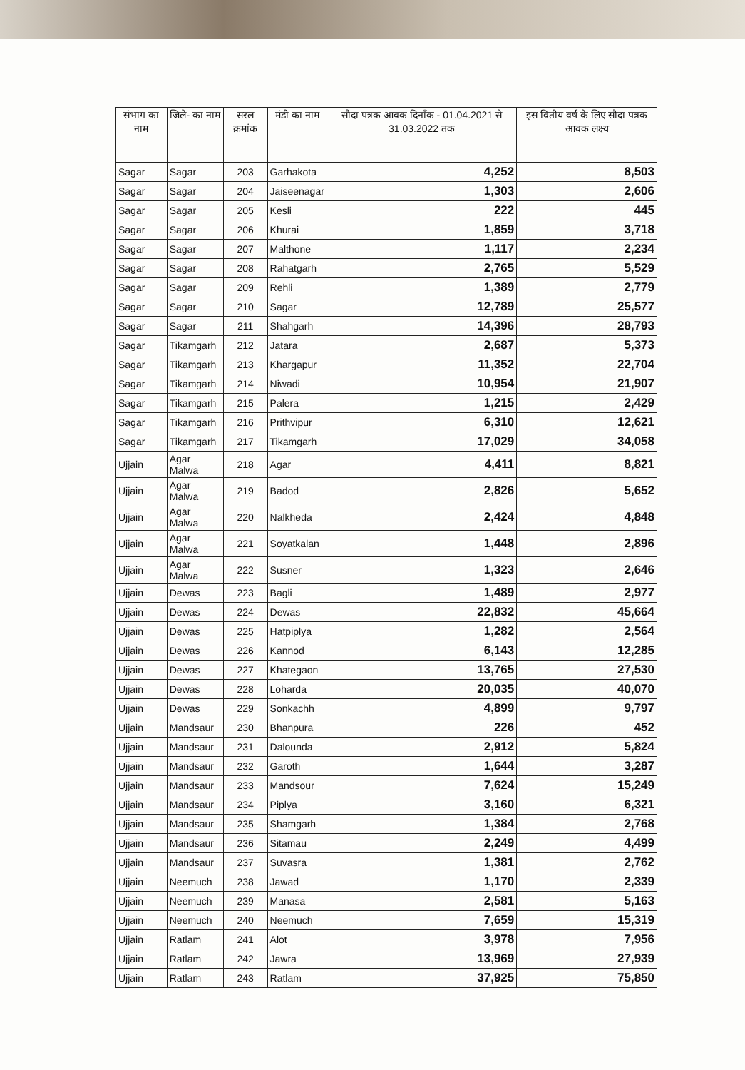| संभाग का नाम | जिले- का नाम | सरल क्रमांक | मंडी का नाम | सौदा पत्रक आवक दिनाँक - 01.04.2021 से 31.03.2022 तक | इस वितीय वर्ष के लिए सौदा पत्रक आवक लक्ष्य |
| --- | --- | --- | --- | --- | --- |
| Sagar | Sagar | 203 | Garhakota | 4,252 | 8,503 |
| Sagar | Sagar | 204 | Jaiseenagar | 1,303 | 2,606 |
| Sagar | Sagar | 205 | Kesli | 222 | 445 |
| Sagar | Sagar | 206 | Khurai | 1,859 | 3,718 |
| Sagar | Sagar | 207 | Malthone | 1,117 | 2,234 |
| Sagar | Sagar | 208 | Rahatgarh | 2,765 | 5,529 |
| Sagar | Sagar | 209 | Rehli | 1,389 | 2,779 |
| Sagar | Sagar | 210 | Sagar | 12,789 | 25,577 |
| Sagar | Sagar | 211 | Shahgarh | 14,396 | 28,793 |
| Sagar | Tikamgarh | 212 | Jatara | 2,687 | 5,373 |
| Sagar | Tikamgarh | 213 | Khargapur | 11,352 | 22,704 |
| Sagar | Tikamgarh | 214 | Niwadi | 10,954 | 21,907 |
| Sagar | Tikamgarh | 215 | Palera | 1,215 | 2,429 |
| Sagar | Tikamgarh | 216 | Prithvipur | 6,310 | 12,621 |
| Sagar | Tikamgarh | 217 | Tikamgarh | 17,029 | 34,058 |
| Ujjain | Agar Malwa | 218 | Agar | 4,411 | 8,821 |
| Ujjain | Agar Malwa | 219 | Badod | 2,826 | 5,652 |
| Ujjain | Agar Malwa | 220 | Nalkheda | 2,424 | 4,848 |
| Ujjain | Agar Malwa | 221 | Soyatkalan | 1,448 | 2,896 |
| Ujjain | Agar Malwa | 222 | Susner | 1,323 | 2,646 |
| Ujjain | Dewas | 223 | Bagli | 1,489 | 2,977 |
| Ujjain | Dewas | 224 | Dewas | 22,832 | 45,664 |
| Ujjain | Dewas | 225 | Hatpiplya | 1,282 | 2,564 |
| Ujjain | Dewas | 226 | Kannod | 6,143 | 12,285 |
| Ujjain | Dewas | 227 | Khategaon | 13,765 | 27,530 |
| Ujjain | Dewas | 228 | Loharda | 20,035 | 40,070 |
| Ujjain | Dewas | 229 | Sonkachh | 4,899 | 9,797 |
| Ujjain | Mandsaur | 230 | Bhanpura | 226 | 452 |
| Ujjain | Mandsaur | 231 | Dalounda | 2,912 | 5,824 |
| Ujjain | Mandsaur | 232 | Garoth | 1,644 | 3,287 |
| Ujjain | Mandsaur | 233 | Mandsour | 7,624 | 15,249 |
| Ujjain | Mandsaur | 234 | Piplya | 3,160 | 6,321 |
| Ujjain | Mandsaur | 235 | Shamgarh | 1,384 | 2,768 |
| Ujjain | Mandsaur | 236 | Sitamau | 2,249 | 4,499 |
| Ujjain | Mandsaur | 237 | Suvasra | 1,381 | 2,762 |
| Ujjain | Neemuch | 238 | Jawad | 1,170 | 2,339 |
| Ujjain | Neemuch | 239 | Manasa | 2,581 | 5,163 |
| Ujjain | Neemuch | 240 | Neemuch | 7,659 | 15,319 |
| Ujjain | Ratlam | 241 | Alot | 3,978 | 7,956 |
| Ujjain | Ratlam | 242 | Jawra | 13,969 | 27,939 |
| Ujjain | Ratlam | 243 | Ratlam | 37,925 | 75,850 |